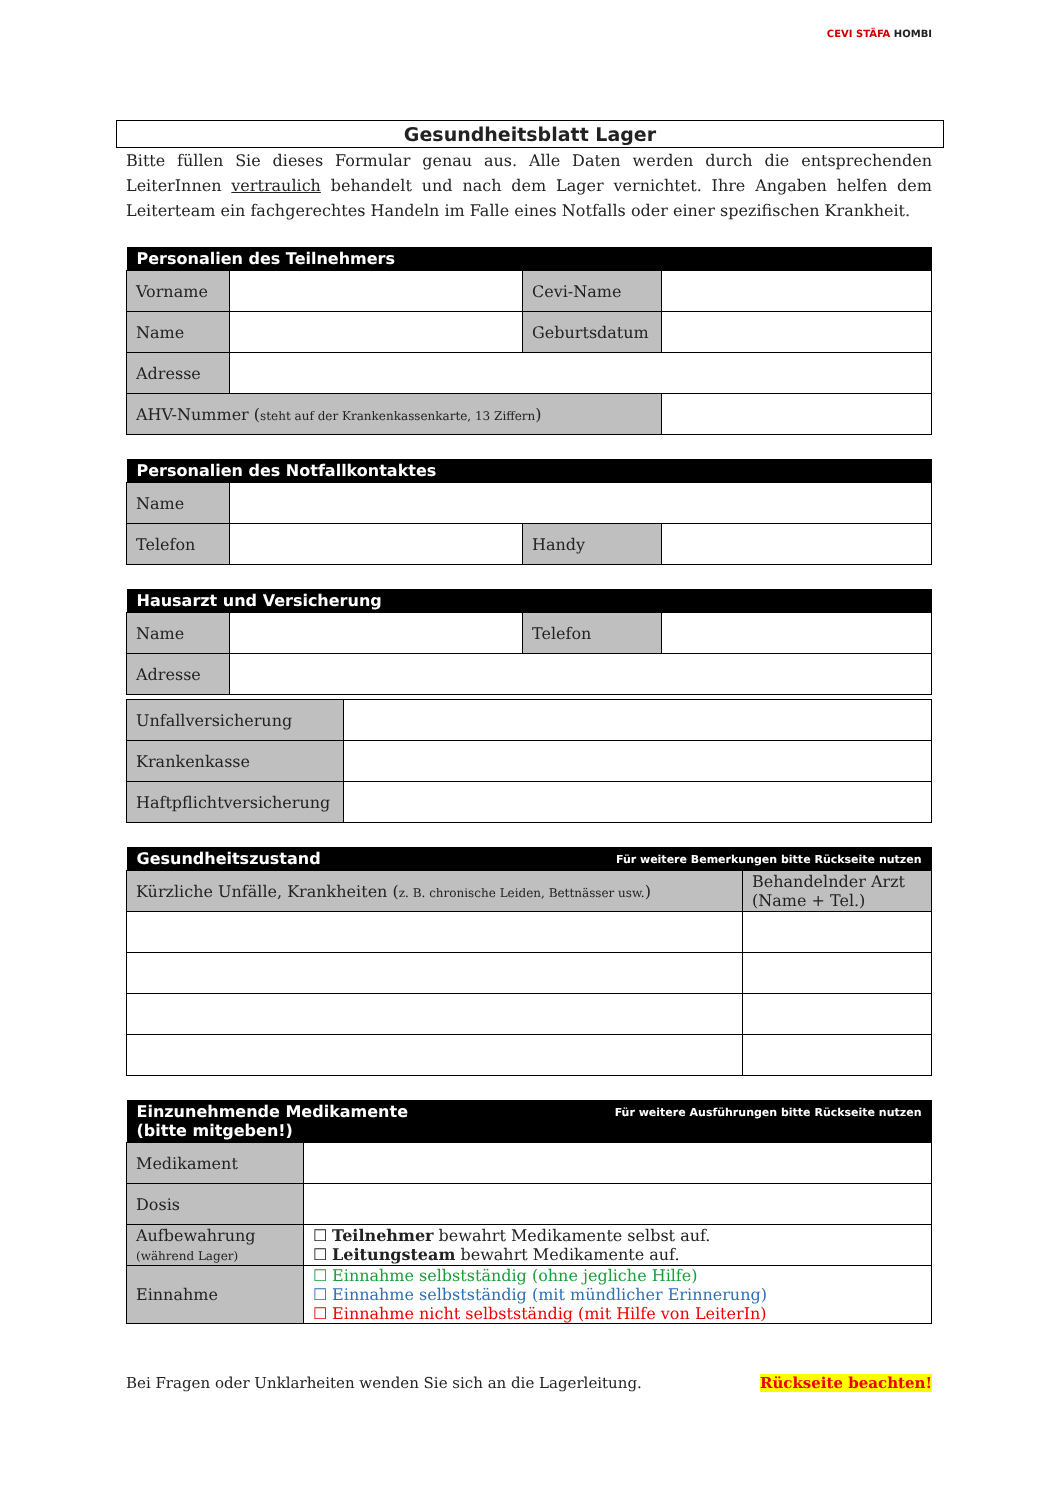CEVI STÄFA HOMBI
Gesundheitsblatt Lager
Bitte füllen Sie dieses Formular genau aus. Alle Daten werden durch die entsprechenden LeiterInnen vertraulich behandelt und nach dem Lager vernichtet. Ihre Angaben helfen dem Leiterteam ein fachgerechtes Handeln im Falle eines Notfalls oder einer spezifischen Krankheit.
| Personalien des Teilnehmers | | | |
| --- | --- | --- | --- |
| Vorname | | Cevi-Name | |
| Name | | Geburtsdatum | |
| Adresse | | | |
| AHV-Nummer ( steht auf der Krankenkassenkarte, 13 Ziffern ) | | | |
| Personalien des Notfallkontaktes | | | |
| --- | --- | --- | --- |
| Name | | | |
| Telefon | | Handy | |
| Hausarzt und Versicherung | | | |
| --- | --- | --- | --- |
| Name | | Telefon | |
| Adresse | | | |
| Unfallversicherung | |
| Krankenkasse | |
| Haftpflichtversicherung | |
| Gesundheitszustand Für weitere Bemerkungen bitte Rückseite nutzen | |
| --- | --- |
| Kürzliche Unfälle, Krankheiten ( z. B. chronische Leiden, Bettnässer usw. ) | Behandelnder Arzt (Name + Tel.) |
| Einzunehmende Medikamente Für weitere Ausführungen bitte Rückseite nutzen (bitte mitgeben!) | |
| --- | --- |
| Medikament | |
| Dosis | |
| Aufbewahrung (während Lager) | ☐ Teilnehmer bewahrt Medikamente selbst auf. ☐ Leitungsteam bewahrt Medikamente auf. |
| Einnahme | ☐ Einnahme selbstständig (ohne jegliche Hilfe) ☐ Einnahme selbstständig (mit mündlicher Erinnerung) ☐ Einnahme nicht selbstständig (mit Hilfe von LeiterIn) |
Bei Fragen oder Unklarheiten wenden Sie sich an die Lagerleitung. Rückseite beachten!